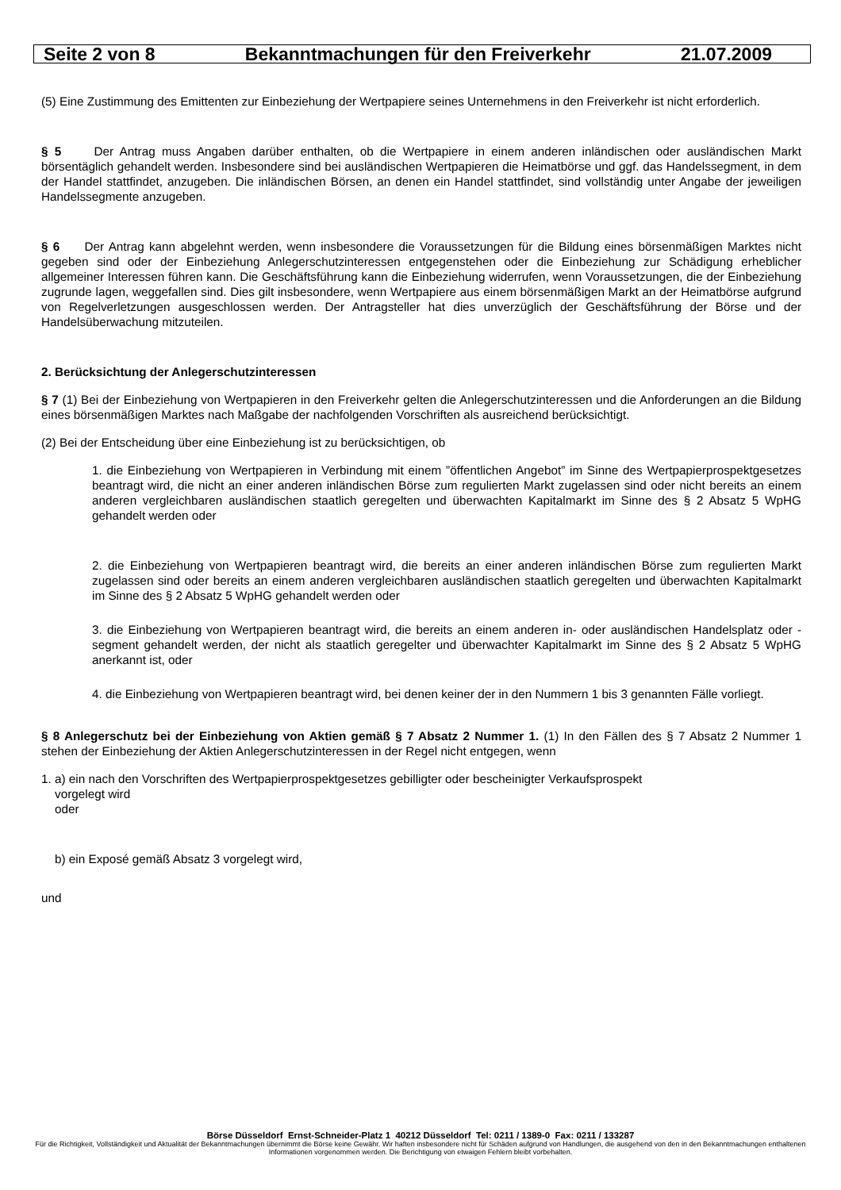Seite 2 von 8 Bekanntmachungen für den Freiverkehr 21.07.2009
(5) Eine Zustimmung des Emittenten zur Einbeziehung der Wertpapiere seines Unternehmens in den Freiverkehr ist nicht erforderlich.
§ 5 Der Antrag muss Angaben darüber enthalten, ob die Wertpapiere in einem anderen inländischen oder ausländischen Markt börsentäglich gehandelt werden. Insbesondere sind bei ausländischen Wertpapieren die Heimatbörse und ggf. das Handelssegment, in dem der Handel stattfindet, anzugeben. Die inländischen Börsen, an denen ein Handel stattfindet, sind vollständig unter Angabe der jeweiligen Handelssegmente anzugeben.
§ 6 Der Antrag kann abgelehnt werden, wenn insbesondere die Voraussetzungen für die Bildung eines börsenmäßigen Marktes nicht gegeben sind oder der Einbeziehung Anlegerschutzinteressen entgegenstehen oder die Einbeziehung zur Schädigung erheblicher allgemeiner Interessen führen kann. Die Geschäftsführung kann die Einbeziehung widerrufen, wenn Voraussetzungen, die der Einbeziehung zugrunde lagen, weggefallen sind. Dies gilt insbesondere, wenn Wertpapiere aus einem börsenmäßigen Markt an der Heimatbörse aufgrund von Regelverletzungen ausgeschlossen werden. Der Antragsteller hat dies unverzüglich der Geschäftsführung der Börse und der Handelsüberwachung mitzuteilen.
2. Berücksichtung der Anlegerschutzinteressen
§ 7 (1) Bei der Einbeziehung von Wertpapieren in den Freiverkehr gelten die Anlegerschutzinteressen und die Anforderungen an die Bildung eines börsenmäßigen Marktes nach Maßgabe der nachfolgenden Vorschriften als ausreichend berücksichtigt.
(2) Bei der Entscheidung über eine Einbeziehung ist zu berücksichtigen, ob
1. die Einbeziehung von Wertpapieren in Verbindung mit einem ”öffentlichen Angebot” im Sinne des Wertpapierprospektgesetzes beantragt wird, die nicht an einer anderen inländischen Börse zum regulierten Markt zugelassen sind oder nicht bereits an einem anderen vergleichbaren ausländischen staatlich geregelten und überwachten Kapitalmarkt im Sinne des § 2 Absatz 5 WpHG gehandelt werden oder
2. die Einbeziehung von Wertpapieren beantragt wird, die bereits an einer anderen inländischen Börse zum regulierten Markt zugelassen sind oder bereits an einem anderen vergleichbaren ausländischen staatlich geregelten und überwachten Kapitalmarkt im Sinne des § 2 Absatz 5 WpHG gehandelt werden oder
3. die Einbeziehung von Wertpapieren beantragt wird, die bereits an einem anderen in- oder ausländischen Handelsplatz oder -segment gehandelt werden, der nicht als staatlich geregelter und überwachter Kapitalmarkt im Sinne des § 2 Absatz 5 WpHG anerkannt ist, oder
4. die Einbeziehung von Wertpapieren beantragt wird, bei denen keiner der in den Nummern 1 bis 3 genannten Fälle vorliegt.
§ 8 Anlegerschutz bei der Einbeziehung von Aktien gemäß § 7 Absatz 2 Nummer 1. (1) In den Fällen des § 7 Absatz 2 Nummer 1 stehen der Einbeziehung der Aktien Anlegerschutzinteressen in der Regel nicht entgegen, wenn
1. a) ein nach den Vorschriften des Wertpapierprospektgesetzes gebilligter oder bescheinigter Verkaufsprospekt
vorgelegt wird
oder
b) ein Exposé gemäß Absatz 3 vorgelegt wird,
und
Börse Düsseldorf Ernst-Schneider-Platz 1 40212 Düsseldorf Tel: 0211 / 1389-0 Fax: 0211 / 133287
Für die Richtigkeit, Vollständigkeit und Aktualität der Bekanntmachungen übernimmt die Börse keine Gewähr. Wir haften insbesondere nicht für Schäden aufgrund von Handlungen, die ausgehend von den in den Bekanntmachungen enthaltenen Informationen vorgenommen werden. Die Berichtigung von etwaigen Fehlern bleibt vorbehalten.